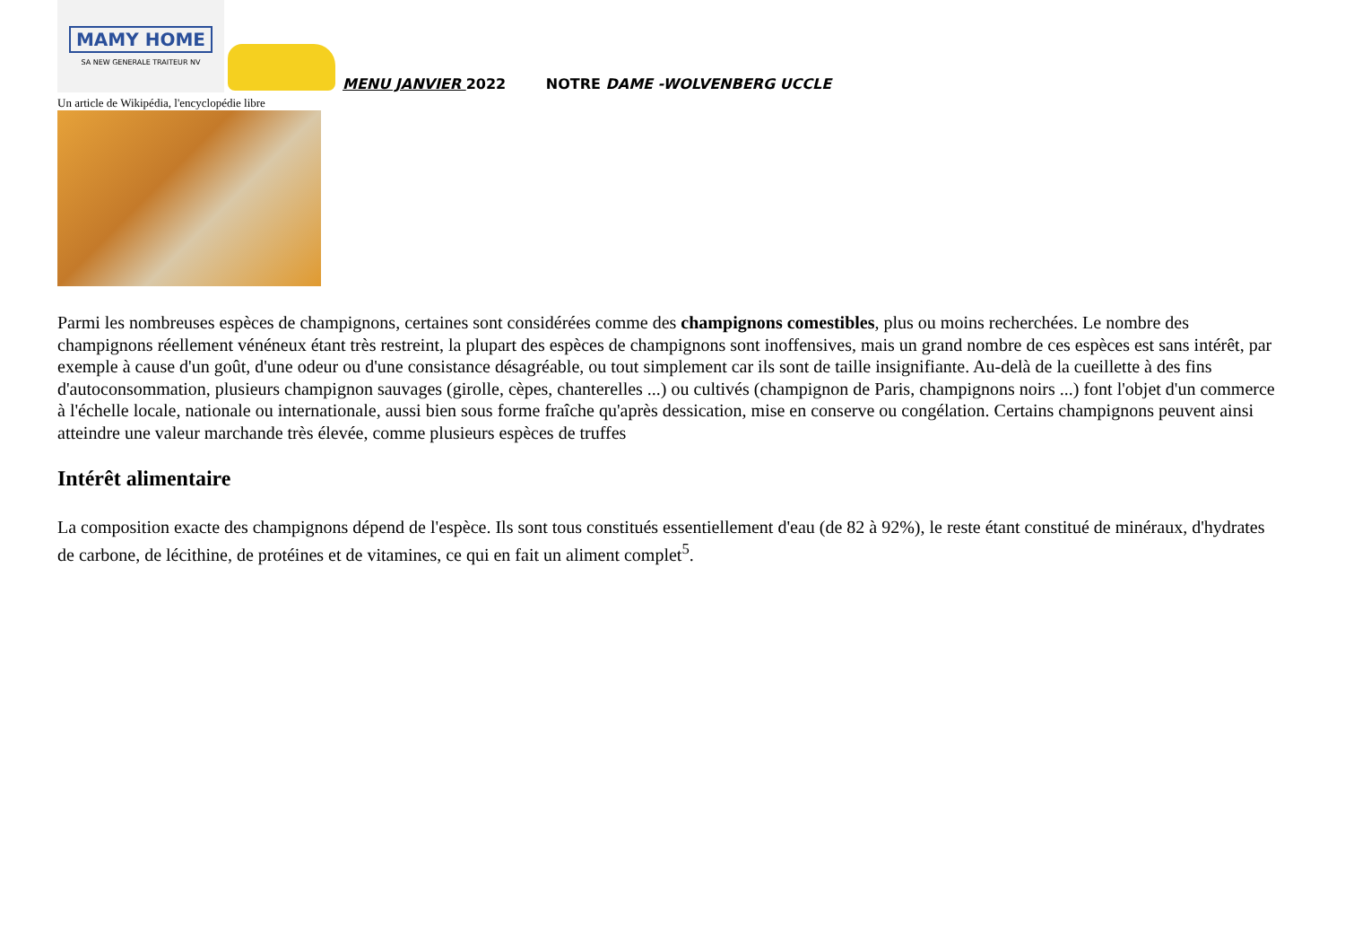MAMY HOME
SA NEW GENERALE TRAITEUR NV
MENU JANVIER 2022 NOTRE DAME -WOLVENBERG UCCLE
Un article de Wikipédia, l'encyclopédie libre
Parmi les nombreuses espèces de champignons, certaines sont considérées comme des champignons comestibles, plus ou moins recherchées. Le nombre des champignons réellement vénéneux étant très restreint, la plupart des espèces de champignons sont inoffensives, mais un grand nombre de ces espèces est sans intérêt, par exemple à cause d'un goût, d'une odeur ou d'une consistance désagréable, ou tout simplement car ils sont de taille insignifiante. Au-delà de la cueillette à des fins d'autoconsommation, plusieurs champignon sauvages (girolle, cèpes, chanterelles ...) ou cultivés (champignon de Paris, champignons noirs ...) font l'objet d'un commerce à l'échelle locale, nationale ou internationale, aussi bien sous forme fraîche qu'après dessication, mise en conserve ou congélation. Certains champignons peuvent ainsi atteindre une valeur marchande très élevée, comme plusieurs espèces de truffes
Intérêt alimentaire
La composition exacte des champignons dépend de l'espèce. Ils sont tous constitués essentiellement d'eau (de 82 à 92%), le reste étant constitué de minéraux, d'hydrates de carbone, de lécithine, de protéines et de vitamines, ce qui en fait un aliment complet<sup>5</sup>.